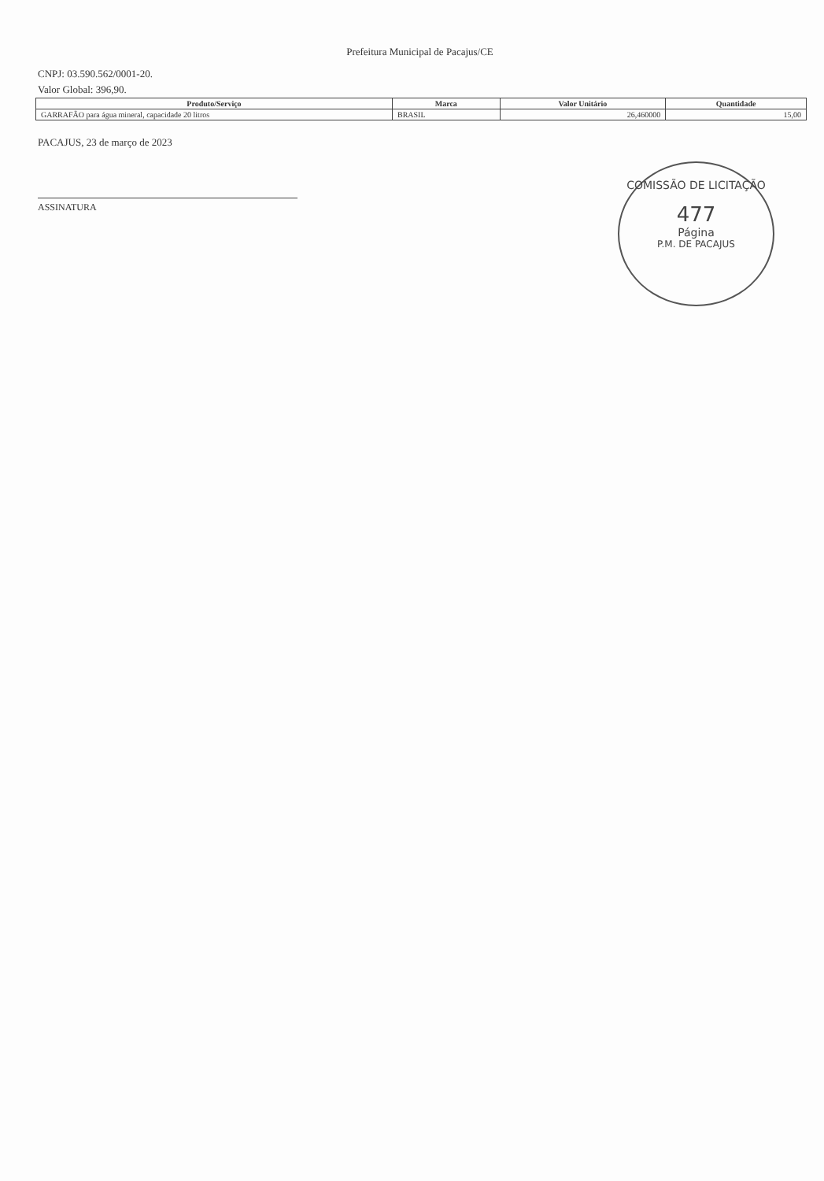Prefeitura Municipal de Pacajus/CE
CNPJ: 03.590.562/0001-20.
Valor Global: 396,90.
| Produto/Serviço | Marca | Valor Unitário | Quantidade |
| --- | --- | --- | --- |
| GARRAFÃO para água mineral, capacidade 20 litros | BRASIL | 26,460000 | 15,00 |
PACAJUS, 23 de março de 2023
ASSINATURA
COMISSÃO DE LICITAÇÃO
477
Página
P.M. DE PACAJUS